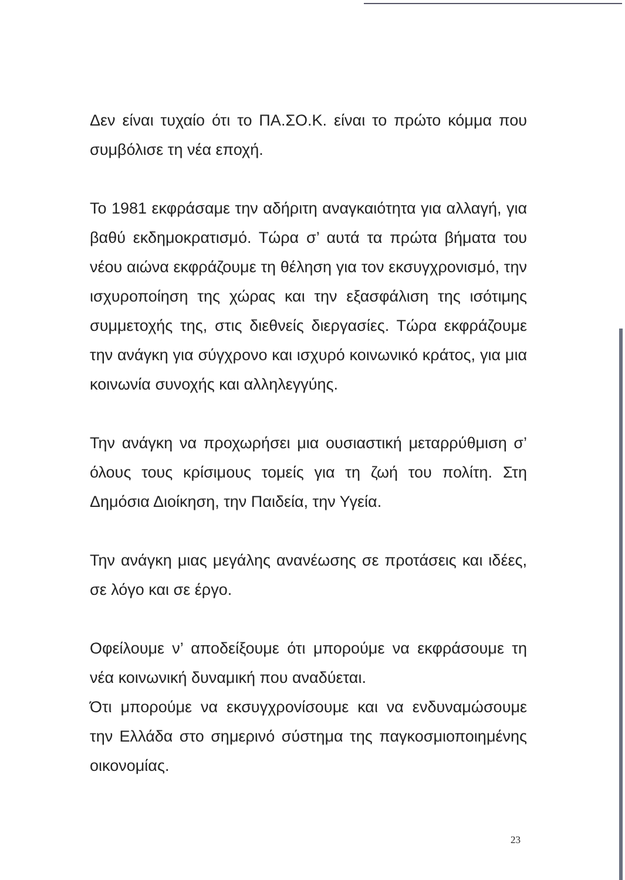Δεν είναι τυχαίο ότι το ΠΑ.ΣΟ.Κ. είναι το πρώτο κόμμα που συμβόλισε τη νέα εποχή.
Το 1981 εκφράσαμε την αδήριτη αναγκαιότητα για αλλαγή, για βαθύ εκδημοκρατισμό. Τώρα σ’ αυτά τα πρώτα βήματα του νέου αιώνα εκφράζουμε τη θέληση για τον εκσυγχρονισμό, την ισχυροποίηση της χώρας και την εξασφάλιση της ισότιμης συμμετοχής της, στις διεθνείς διεργασίες. Τώρα εκφράζουμε την ανάγκη για σύγχρονο και ισχυρό κοινωνικό κράτος, για μια κοινωνία συνοχής και αλληλεγγύης.
Την ανάγκη να προχωρήσει μια ουσιαστική μεταρρύθμιση σ’ όλους τους κρίσιμους τομείς για τη ζωή του πολίτη. Στη Δημόσια Διοίκηση, την Παιδεία, την Υγεία.
Την ανάγκη μιας μεγάλης ανανέωσης σε προτάσεις και ιδέες, σε λόγο και σε έργο.
Οφείλουμε ν’ αποδείξουμε ότι μπορούμε να εκφράσουμε τη νέα κοινωνική δυναμική που αναδύεται.
Ότι μπορούμε να εκσυγχρονίσουμε και να ενδυναμώσουμε την Ελλάδα στο σημερινό σύστημα της παγκοσμιοποιημένης οικονομίας.
23